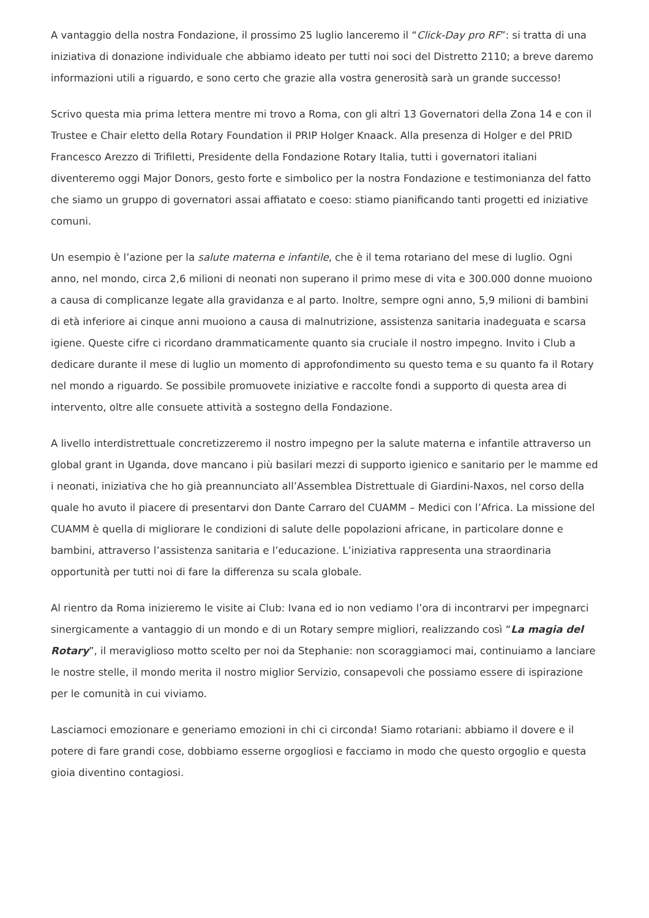A vantaggio della nostra Fondazione, il prossimo 25 luglio lanceremo il “Click-Day pro RF”: si tratta di una iniziativa di donazione individuale che abbiamo ideato per tutti noi soci del Distretto 2110; a breve daremo informazioni utili a riguardo, e sono certo che grazie alla vostra generosità sarà un grande successo!
Scrivo questa mia prima lettera mentre mi trovo a Roma, con gli altri 13 Governatori della Zona 14 e con il Trustee e Chair eletto della Rotary Foundation il PRIP Holger Knaack. Alla presenza di Holger e del PRID Francesco Arezzo di Trifiletti, Presidente della Fondazione Rotary Italia, tutti i governatori italiani diventeremo oggi Major Donors, gesto forte e simbolico per la nostra Fondazione e testimonianza del fatto che siamo un gruppo di governatori assai affiatato e coeso: stiamo pianificando tanti progetti ed iniziative comuni.
Un esempio è l’azione per la salute materna e infantile, che è il tema rotariano del mese di luglio. Ogni anno, nel mondo, circa 2,6 milioni di neonati non superano il primo mese di vita e 300.000 donne muoiono a causa di complicanze legate alla gravidanza e al parto. Inoltre, sempre ogni anno, 5,9 milioni di bambini di età inferiore ai cinque anni muoiono a causa di malnutrizione, assistenza sanitaria inadeguata e scarsa igiene. Queste cifre ci ricordano drammaticamente quanto sia cruciale il nostro impegno. Invito i Club a dedicare durante il mese di luglio un momento di approfondimento su questo tema e su quanto fa il Rotary nel mondo a riguardo. Se possibile promuovete iniziative e raccolte fondi a supporto di questa area di intervento, oltre alle consuete attività a sostegno della Fondazione.
A livello interdistrettuale concretizzeremo il nostro impegno per la salute materna e infantile attraverso un global grant in Uganda, dove mancano i più basilari mezzi di supporto igienico e sanitario per le mamme ed i neonati, iniziativa che ho già preannunciato all’Assemblea Distrettuale di Giardini-Naxos, nel corso della quale ho avuto il piacere di presentarvi don Dante Carraro del CUAMM – Medici con l’Africa. La missione del CUAMM è quella di migliorare le condizioni di salute delle popolazioni africane, in particolare donne e bambini, attraverso l’assistenza sanitaria e l’educazione. L’iniziativa rappresenta una straordinaria opportunità per tutti noi di fare la differenza su scala globale.
Al rientro da Roma inizieremo le visite ai Club: Ivana ed io non vediamo l’ora di incontrarvi per impegnarci sinergicamente a vantaggio di un mondo e di un Rotary sempre migliori, realizzando così “La magia del Rotary”, il meraviglioso motto scelto per noi da Stephanie: non scoraggiamoci mai, continuiamo a lanciare le nostre stelle, il mondo merita il nostro miglior Servizio, consapevoli che possiamo essere di ispirazione per le comunità in cui viviamo.
Lasciamoci emozionare e generiamo emozioni in chi ci circonda! Siamo rotariani: abbiamo il dovere e il potere di fare grandi cose, dobbiamo esserne orgogliosi e facciamo in modo che questo orgoglio e questa gioia diventino contagiosi.